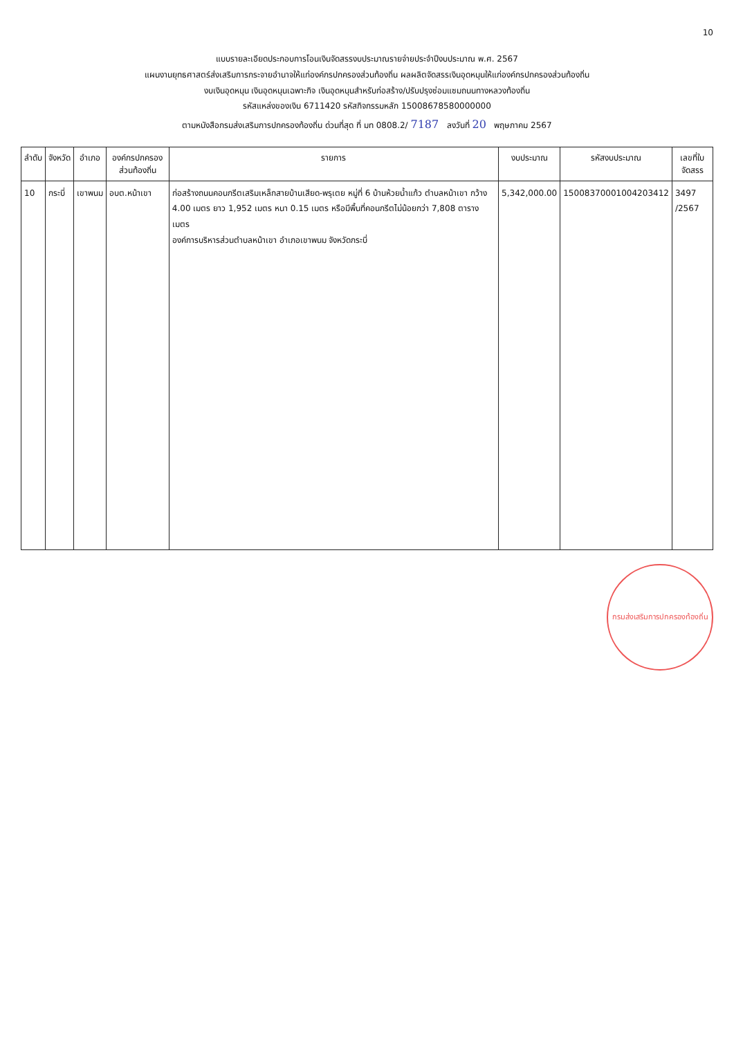10
แบบรายละเอียดประกอบการโอนเงินจัดสรรงบประมาณรายจ่ายประจำปีงบประมาณ พ.ศ. 2567
แผนงานยุทธศาสตร์ส่งเสริมการกระจายอำนาจให้แก่องค์กรปกครองส่วนท้องถิ่น ผลผลิตจัดสรรเงินอุดหนุนให้แก่องค์กรปกครองส่วนท้องถิ่น
งบเงินอุดหนุน เงินอุดหนุนเฉพาะกิจ เงินอุดหนุนสำหรับก่อสร้าง/ปรับปรุงซ่อมแซมถนนทางหลวงท้องถิ่น
รหัสแหล่งของเงิน 6711420 รหัสกิจกรรมหลัก 15008678580000000
ตามหนังสือกรมส่งเสริมการปกครองท้องถิ่น ด่วนที่สุด ที่ มท 0808.2/ 7187 ลงวันที่ 20 พฤษภาคม 2567
| ลำดับ | จังหวัด | อำเภอ | องค์กรปกครองส่วนท้องถิ่น | รายการ | งบประมาณ | รหัสงบประมาณ | เลขที่ใบจัดสรร |
| --- | --- | --- | --- | --- | --- | --- | --- |
| 10 | กระบี่ | เขาพนม | อบต.หน้าเขา | ก่อสร้างถนนคอนกรีตเสริมเหล็กสายบ้านเสียด-พรุเตย หมู่ที่ 6 บ้านห้วยน้ำแก้ว ตำบลหน้าเขา กว้าง 4.00 เมตร ยาว 1,952 เมตร หนา 0.15 เมตร หรือมีพื้นที่คอนกรีตไม่น้อยกว่า 7,808 ตารางเมตร องค์การบริหารส่วนตำบลหน้าเขา อำเภอเขาพนม จังหวัดกระบี่ | 5,342,000.00 | 15008370001004203412 | 3497 /2567 |
กรมส่งเสริมการปกครองท้องถิ่น